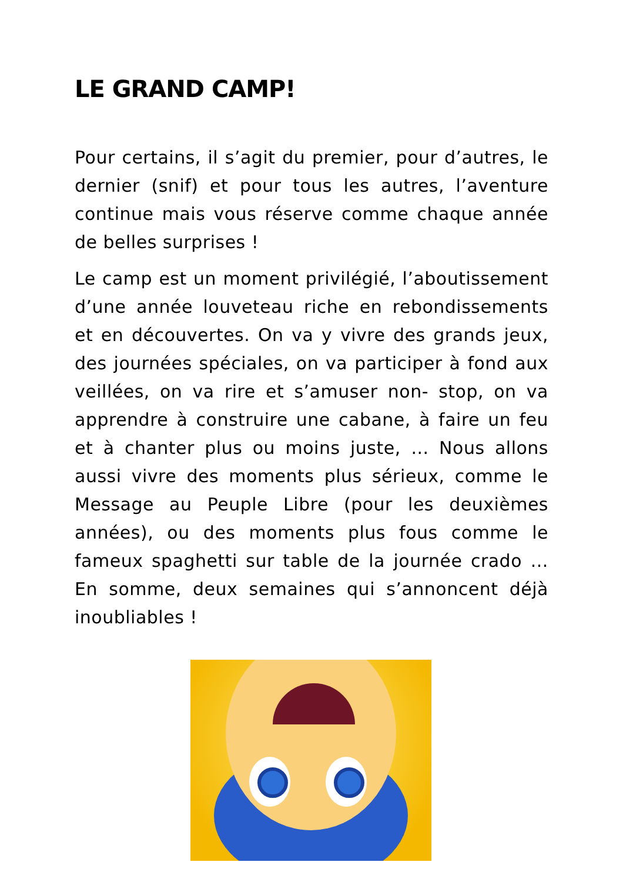LE GRAND CAMP!
Pour certains, il s’agit du premier, pour d’autres, le dernier (snif) et pour tous les autres, l’aventure continue mais vous réserve comme chaque année de belles surprises !
Le camp est un moment privilégié, l’aboutissement d’une année louveteau riche en rebondissements et en découvertes. On va y vivre des grands jeux, des journées spéciales, on va participer à fond aux veillées, on va rire et s’amuser non- stop, on va apprendre à construire une cabane, à faire un feu et à chanter plus ou moins juste, … Nous allons aussi vivre des moments plus sérieux, comme le Message au Peuple Libre (pour les deuxièmes années), ou des moments plus fous comme le fameux spaghetti sur table de la journée crado … En somme, deux semaines qui s’annoncent déjà inoubliables !